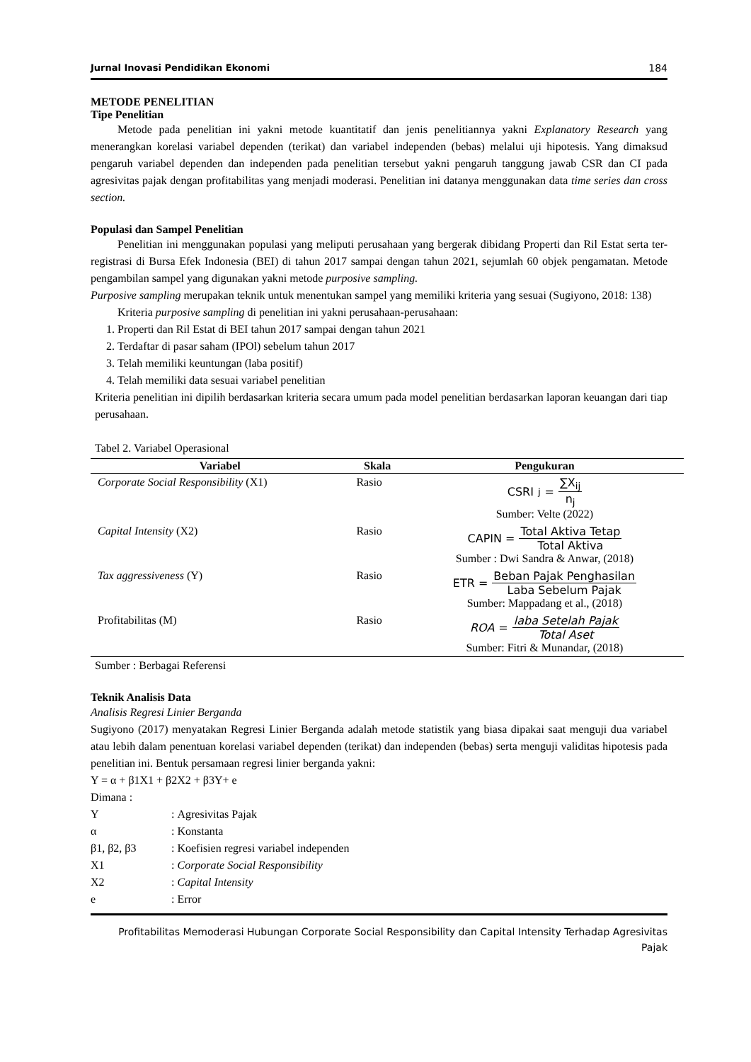Jurnal Inovasi Pendidikan Ekonomi 184
METODE PENELITIAN
Tipe Penelitian
Metode pada penelitian ini yakni metode kuantitatif dan jenis penelitiannya yakni Explanatory Research yang menerangkan korelasi variabel dependen (terikat) dan variabel independen (bebas) melalui uji hipotesis. Yang dimaksud pengaruh variabel dependen dan independen pada penelitian tersebut yakni pengaruh tanggung jawab CSR dan CI pada agresivitas pajak dengan profitabilitas yang menjadi moderasi. Penelitian ini datanya menggunakan data time series dan cross section.
Populasi dan Sampel Penelitian
Penelitian ini menggunakan populasi yang meliputi perusahaan yang bergerak dibidang Properti dan Ril Estat serta ter-registrasi di Bursa Efek Indonesia (BEI) di tahun 2017 sampai dengan tahun 2021, sejumlah 60 objek pengamatan. Metode pengambilan sampel yang digunakan yakni metode purposive sampling.
Purposive sampling merupakan teknik untuk menentukan sampel yang memiliki kriteria yang sesuai (Sugiyono, 2018: 138)
Kriteria purposive sampling di penelitian ini yakni perusahaan-perusahaan:
1. Properti dan Ril Estat di BEI tahun 2017 sampai dengan tahun 2021
2. Terdaftar di pasar saham (IPOl) sebelum tahun 2017
3. Telah memiliki keuntungan (laba positif)
4. Telah memiliki data sesuai variabel penelitian
Kriteria penelitian ini dipilih berdasarkan kriteria secara umum pada model penelitian berdasarkan laporan keuangan dari tiap perusahaan.
Tabel 2. Variabel Operasional
| Variabel | Skala | Pengukuran |
| --- | --- | --- |
| Corporate Social Responsibility (X1) | Rasio | CSRI<sub>j</sub> = ∑X<sub>ij</sub> n<sub>j</sub> Sumber: Velte (2022) |
| Capital Intensity (X2) | Rasio | CAPIN = Total Aktiva Tetap Total Aktiva Sumber : Dwi Sandra & Anwar, (2018) |
| Tax aggressiveness (Y) | Rasio | ETR = Beban Pajak Penghasilan Laba Sebelum Pajak Sumber: Mappadang et al., (2018) |
| Profitabilitas (M) | Rasio | ROA = laba Setelah Pajak Total Aset Sumber: Fitri & Munandar, (2018) |
Sumber : Berbagai Referensi
Teknik Analisis Data
Analisis Regresi Linier Berganda
Sugiyono (2017) menyatakan Regresi Linier Berganda adalah metode statistik yang biasa dipakai saat menguji dua variabel atau lebih dalam penentuan korelasi variabel dependen (terikat) dan independen (bebas) serta menguji validitas hipotesis pada penelitian ini. Bentuk persamaan regresi linier berganda yakni:
Y = α + β1X1 + β2X2 + β3Y+ e
Dimana :
| Y | : | Agresivitas Pajak |
| α | : | Konstanta |
| β1, β2, β3 | : | Koefisien regresi variabel independen |
| X1 | : | Corporate Social Responsibility |
| X2 | : | Capital Intensity |
| e | : | Error |
Profitabilitas Memoderasi Hubungan Corporate Social Responsibility dan Capital Intensity Terhadap Agresivitas
Pajak